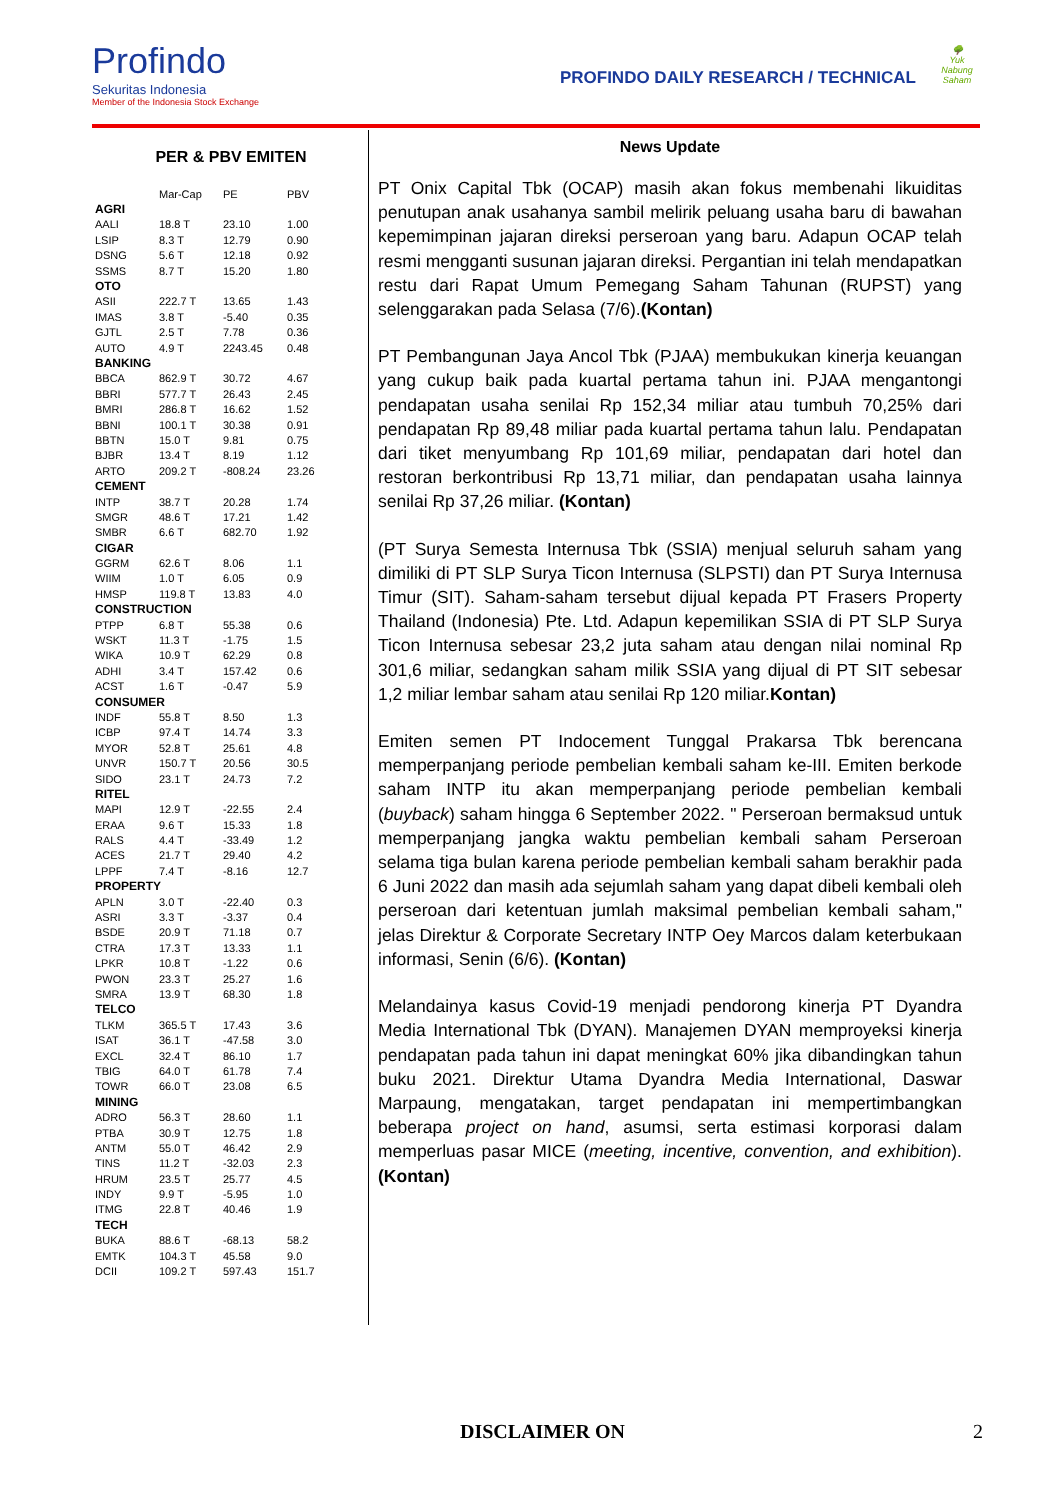Profindo
Sekuritas Indonesia
Member of the Indonesia Stock Exchange
🌳
Yuk
Nabung Saham
PROFINDO DAILY RESEARCH / TECHNICAL
PER & PBV EMITEN
| | Mar-Cap | PE | PBV |
| AGRI | | | |
| AALI | 18.8 T | 23.10 | 1.00 |
| LSIP | 8.3 T | 12.79 | 0.90 |
| DSNG | 5.6 T | 12.18 | 0.92 |
| SSMS | 8.7 T | 15.20 | 1.80 |
| OTO | | | |
| ASII | 222.7 T | 13.65 | 1.43 |
| IMAS | 3.8 T | -5.40 | 0.35 |
| GJTL | 2.5 T | 7.78 | 0.36 |
| AUTO | 4.9 T | 2243.45 | 0.48 |
| BANKING | | | |
| BBCA | 862.9 T | 30.72 | 4.67 |
| BBRI | 577.7 T | 26.43 | 2.45 |
| BMRI | 286.8 T | 16.62 | 1.52 |
| BBNI | 100.1 T | 30.38 | 0.91 |
| BBTN | 15.0 T | 9.81 | 0.75 |
| BJBR | 13.4 T | 8.19 | 1.12 |
| ARTO | 209.2 T | -808.24 | 23.26 |
| CEMENT | | | |
| INTP | 38.7 T | 20.28 | 1.74 |
| SMGR | 48.6 T | 17.21 | 1.42 |
| SMBR | 6.6 T | 682.70 | 1.92 |
| CIGAR | | | |
| GGRM | 62.6 T | 8.06 | 1.1 |
| WIIM | 1.0 T | 6.05 | 0.9 |
| HMSP | 119.8 T | 13.83 | 4.0 |
| CONSTRUCTION | | | |
| PTPP | 6.8 T | 55.38 | 0.6 |
| WSKT | 11.3 T | -1.75 | 1.5 |
| WIKA | 10.9 T | 62.29 | 0.8 |
| ADHI | 3.4 T | 157.42 | 0.6 |
| ACST | 1.6 T | -0.47 | 5.9 |
| CONSUMER | | | |
| INDF | 55.8 T | 8.50 | 1.3 |
| ICBP | 97.4 T | 14.74 | 3.3 |
| MYOR | 52.8 T | 25.61 | 4.8 |
| UNVR | 150.7 T | 20.56 | 30.5 |
| SIDO | 23.1 T | 24.73 | 7.2 |
| RITEL | | | |
| MAPI | 12.9 T | -22.55 | 2.4 |
| ERAA | 9.6 T | 15.33 | 1.8 |
| RALS | 4.4 T | -33.49 | 1.2 |
| ACES | 21.7 T | 29.40 | 4.2 |
| LPPF | 7.4 T | -8.16 | 12.7 |
| PROPERTY | | | |
| APLN | 3.0 T | -22.40 | 0.3 |
| ASRI | 3.3 T | -3.37 | 0.4 |
| BSDE | 20.9 T | 71.18 | 0.7 |
| CTRA | 17.3 T | 13.33 | 1.1 |
| LPKR | 10.8 T | -1.22 | 0.6 |
| PWON | 23.3 T | 25.27 | 1.6 |
| SMRA | 13.9 T | 68.30 | 1.8 |
| TELCO | | | |
| TLKM | 365.5 T | 17.43 | 3.6 |
| ISAT | 36.1 T | -47.58 | 3.0 |
| EXCL | 32.4 T | 86.10 | 1.7 |
| TBIG | 64.0 T | 61.78 | 7.4 |
| TOWR | 66.0 T | 23.08 | 6.5 |
| MINING | | | |
| ADRO | 56.3 T | 28.60 | 1.1 |
| PTBA | 30.9 T | 12.75 | 1.8 |
| ANTM | 55.0 T | 46.42 | 2.9 |
| TINS | 11.2 T | -32.03 | 2.3 |
| HRUM | 23.5 T | 25.77 | 4.5 |
| INDY | 9.9 T | -5.95 | 1.0 |
| ITMG | 22.8 T | 40.46 | 1.9 |
| TECH | | | |
| BUKA | 88.6 T | -68.13 | 58.2 |
| EMTK | 104.3 T | 45.58 | 9.0 |
| DCII | 109.2 T | 597.43 | 151.7 |
News Update
PT Onix Capital Tbk (OCAP) masih akan fokus membenahi likuiditas penutupan anak usahanya sambil melirik peluang usaha baru di bawahan kepemimpinan jajaran direksi perseroan yang baru. Adapun OCAP telah resmi mengganti susunan jajaran direksi. Pergantian ini telah mendapatkan restu dari Rapat Umum Pemegang Saham Tahunan (RUPST) yang selenggarakan pada Selasa (7/6).(Kontan)
PT Pembangunan Jaya Ancol Tbk (PJAA) membukukan kinerja keuangan yang cukup baik pada kuartal pertama tahun ini. PJAA mengantongi pendapatan usaha senilai Rp 152,34 miliar atau tumbuh 70,25% dari pendapatan Rp 89,48 miliar pada kuartal pertama tahun lalu. Pendapatan dari tiket menyumbang Rp 101,69 miliar, pendapatan dari hotel dan restoran berkontribusi Rp 13,71 miliar, dan pendapatan usaha lainnya senilai Rp 37,26 miliar. (Kontan)
(PT Surya Semesta Internusa Tbk (SSIA) menjual seluruh saham yang dimiliki di PT SLP Surya Ticon Internusa (SLPSTI) dan PT Surya Internusa Timur (SIT). Saham-saham tersebut dijual kepada PT Frasers Property Thailand (Indonesia) Pte. Ltd. Adapun kepemilikan SSIA di PT SLP Surya Ticon Internusa sebesar 23,2 juta saham atau dengan nilai nominal Rp 301,6 miliar, sedangkan saham milik SSIA yang dijual di PT SIT sebesar 1,2 miliar lembar saham atau senilai Rp 120 miliar.Kontan)
Emiten semen PT Indocement Tunggal Prakarsa Tbk berencana memperpanjang periode pembelian kembali saham ke-III. Emiten berkode saham INTP itu akan memperpanjang periode pembelian kembali (buyback) saham hingga 6 September 2022. " Perseroan bermaksud untuk memperpanjang jangka waktu pembelian kembali saham Perseroan selama tiga bulan karena periode pembelian kembali saham berakhir pada 6 Juni 2022 dan masih ada sejumlah saham yang dapat dibeli kembali oleh perseroan dari ketentuan jumlah maksimal pembelian kembali saham," jelas Direktur & Corporate Secretary INTP Oey Marcos dalam keterbukaan informasi, Senin (6/6). (Kontan)
Melandainya kasus Covid-19 menjadi pendorong kinerja PT Dyandra Media International Tbk (DYAN). Manajemen DYAN memproyeksi kinerja pendapatan pada tahun ini dapat meningkat 60% jika dibandingkan tahun buku 2021. Direktur Utama Dyandra Media International, Daswar Marpaung, mengatakan, target pendapatan ini mempertimbangkan beberapa project on hand, asumsi, serta estimasi korporasi dalam memperluas pasar MICE (meeting, incentive, convention, and exhibition). (Kontan)
DISCLAIMER ON 2